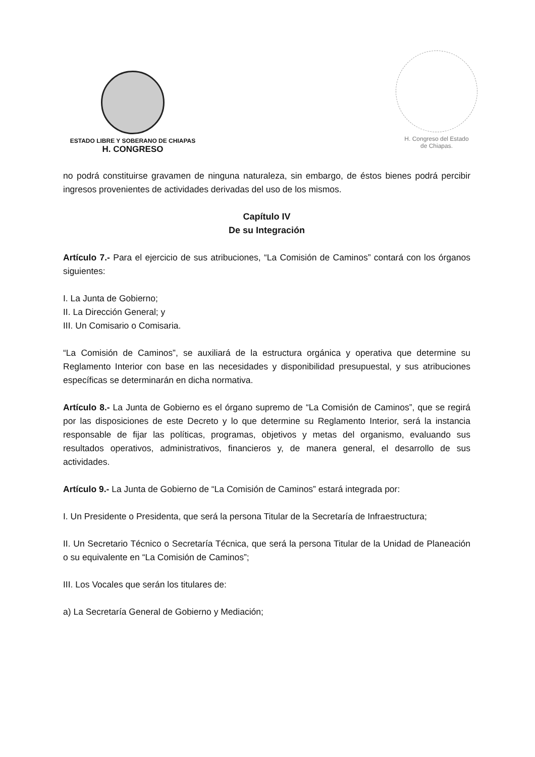ESTADO LIBRE Y SOBERANO DE CHIAPAS
H. CONGRESO
H. Congreso del Estado
de Chiapas.
no podrá constituirse gravamen de ninguna naturaleza, sin embargo, de éstos bienes podrá percibir ingresos provenientes de actividades derivadas del uso de los mismos.
Capítulo IV
De su Integración
Artículo 7.- Para el ejercicio de sus atribuciones, “La Comisión de Caminos” contará con los órganos siguientes:
I. La Junta de Gobierno;
II. La Dirección General; y
III. Un Comisario o Comisaria.
“La Comisión de Caminos”, se auxiliará de la estructura orgánica y operativa que determine su Reglamento Interior con base en las necesidades y disponibilidad presupuestal, y sus atribuciones específicas se determinarán en dicha normativa.
Artículo 8.- La Junta de Gobierno es el órgano supremo de “La Comisión de Caminos”, que se regirá por las disposiciones de este Decreto y lo que determine su Reglamento Interior, será la instancia responsable de fijar las políticas, programas, objetivos y metas del organismo, evaluando sus resultados operativos, administrativos, financieros y, de manera general, el desarrollo de sus actividades.
Artículo 9.- La Junta de Gobierno de “La Comisión de Caminos” estará integrada por:
I. Un Presidente o Presidenta, que será la persona Titular de la Secretaría de Infraestructura;
II. Un Secretario Técnico o Secretaría Técnica, que será la persona Titular de la Unidad de Planeación o su equivalente en “La Comisión de Caminos”;
III. Los Vocales que serán los titulares de:
a) La Secretaría General de Gobierno y Mediación;